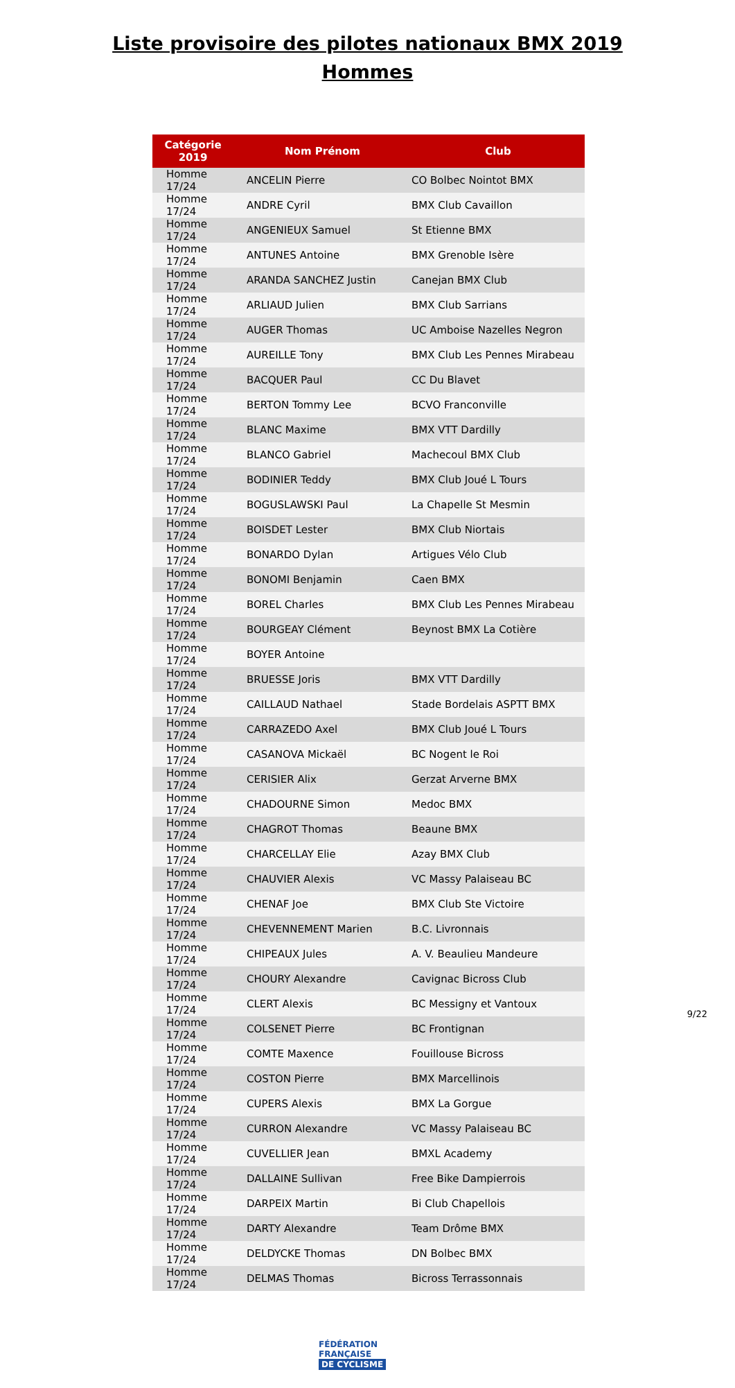Liste provisoire des pilotes nationaux BMX 2019
Hommes
| Catégorie 2019 | Nom Prénom | Club |
| --- | --- | --- |
| Homme 17/24 | ANCELIN Pierre | CO Bolbec Nointot BMX |
| Homme 17/24 | ANDRE Cyril | BMX Club Cavaillon |
| Homme 17/24 | ANGENIEUX Samuel | St Etienne BMX |
| Homme 17/24 | ANTUNES Antoine | BMX Grenoble Isère |
| Homme 17/24 | ARANDA SANCHEZ Justin | Canejan BMX Club |
| Homme 17/24 | ARLIAUD Julien | BMX Club Sarrians |
| Homme 17/24 | AUGER Thomas | UC Amboise Nazelles Negron |
| Homme 17/24 | AUREILLE Tony | BMX Club Les Pennes Mirabeau |
| Homme 17/24 | BACQUER Paul | CC Du Blavet |
| Homme 17/24 | BERTON Tommy Lee | BCVO Franconville |
| Homme 17/24 | BLANC Maxime | BMX VTT Dardilly |
| Homme 17/24 | BLANCO Gabriel | Machecoul BMX Club |
| Homme 17/24 | BODINIER Teddy | BMX Club Joué L Tours |
| Homme 17/24 | BOGUSLAWSKI Paul | La Chapelle St Mesmin |
| Homme 17/24 | BOISDET Lester | BMX Club Niortais |
| Homme 17/24 | BONARDO Dylan | Artigues Vélo Club |
| Homme 17/24 | BONOMI Benjamin | Caen BMX |
| Homme 17/24 | BOREL Charles | BMX Club Les Pennes Mirabeau |
| Homme 17/24 | BOURGEAY Clément | Beynost BMX La Cotière |
| Homme 17/24 | BOYER Antoine | |
| Homme 17/24 | BRUESSE Joris | BMX VTT Dardilly |
| Homme 17/24 | CAILLAUD Nathael | Stade Bordelais ASPTT BMX |
| Homme 17/24 | CARRAZEDO Axel | BMX Club Joué L Tours |
| Homme 17/24 | CASANOVA Mickaël | BC Nogent le Roi |
| Homme 17/24 | CERISIER Alix | Gerzat Arverne BMX |
| Homme 17/24 | CHADOURNE Simon | Medoc BMX |
| Homme 17/24 | CHAGROT Thomas | Beaune BMX |
| Homme 17/24 | CHARCELLAY Elie | Azay BMX Club |
| Homme 17/24 | CHAUVIER Alexis | VC Massy Palaiseau BC |
| Homme 17/24 | CHENAF Joe | BMX Club Ste Victoire |
| Homme 17/24 | CHEVENNEMENT Marien | B.C. Livronnais |
| Homme 17/24 | CHIPEAUX Jules | A. V. Beaulieu Mandeure |
| Homme 17/24 | CHOURY Alexandre | Cavignac Bicross Club |
| Homme 17/24 | CLERT Alexis | BC Messigny et Vantoux |
| Homme 17/24 | COLSENET Pierre | BC Frontignan |
| Homme 17/24 | COMTE Maxence | Fouillouse Bicross |
| Homme 17/24 | COSTON Pierre | BMX Marcellinois |
| Homme 17/24 | CUPERS Alexis | BMX La Gorgue |
| Homme 17/24 | CURRON Alexandre | VC Massy Palaiseau BC |
| Homme 17/24 | CUVELLIER Jean | BMXL Academy |
| Homme 17/24 | DALLAINE Sullivan | Free Bike Dampierrois |
| Homme 17/24 | DARPEIX Martin | Bi Club Chapellois |
| Homme 17/24 | DARTY Alexandre | Team Drôme BMX |
| Homme 17/24 | DELDYCKE Thomas | DN Bolbec BMX |
| Homme 17/24 | DELMAS Thomas | Bicross Terrassonnais |
FÉDÉRATION
FRANÇAISE
DE CYCLISME
9/22